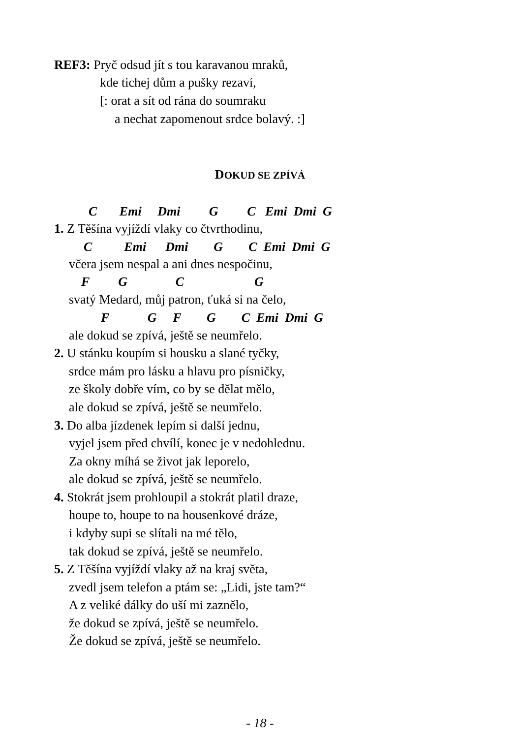REF3: Pryč odsud jít s tou karavanou mraků,
kde tichej dům a pušky rezaví,
[: orat a sít od rána do soumraku
a nechat zapomenout srdce bolavý. :]
DOKUD SE ZPÍVÁ
C Emi Dmi G C Emi Dmi G
1. Z Těšína vyjíždí vlaky co čtvrthodinu,
C Emi Dmi G C Emi Dmi G
včera jsem nespal a ani dnes nespočinu,
F G C G
svatý Medard, můj patron, ťuká si na čelo,
F G F G C Emi Dmi G
ale dokud se zpívá, ještě se neumřelo.
2. U stánku koupím si housku a slané tyčky,
srdce mám pro lásku a hlavu pro písničky,
ze školy dobře vím, co by se dělat mělo,
ale dokud se zpívá, ještě se neumřelo.
3. Do alba jízdenek lepím si další jednu,
vyjel jsem před chvílí, konec je v nedohlednu.
Za okny míhá se život jak leporelo,
ale dokud se zpívá, ještě se neumřelo.
4. Stokrát jsem prohloupil a stokrát platil draze,
houpe to, houpe to na housenkové dráze,
i kdyby supi se slítali na mé tělo,
tak dokud se zpívá, ještě se neumřelo.
5. Z Těšína vyjíždí vlaky až na kraj světa,
zvedl jsem telefon a ptám se: „Lidi, jste tam?“
A z veliké dálky do uší mi zaznělo,
že dokud se zpívá, ještě se neumřelo.
Že dokud se zpívá, ještě se neumřelo.
- 18 -